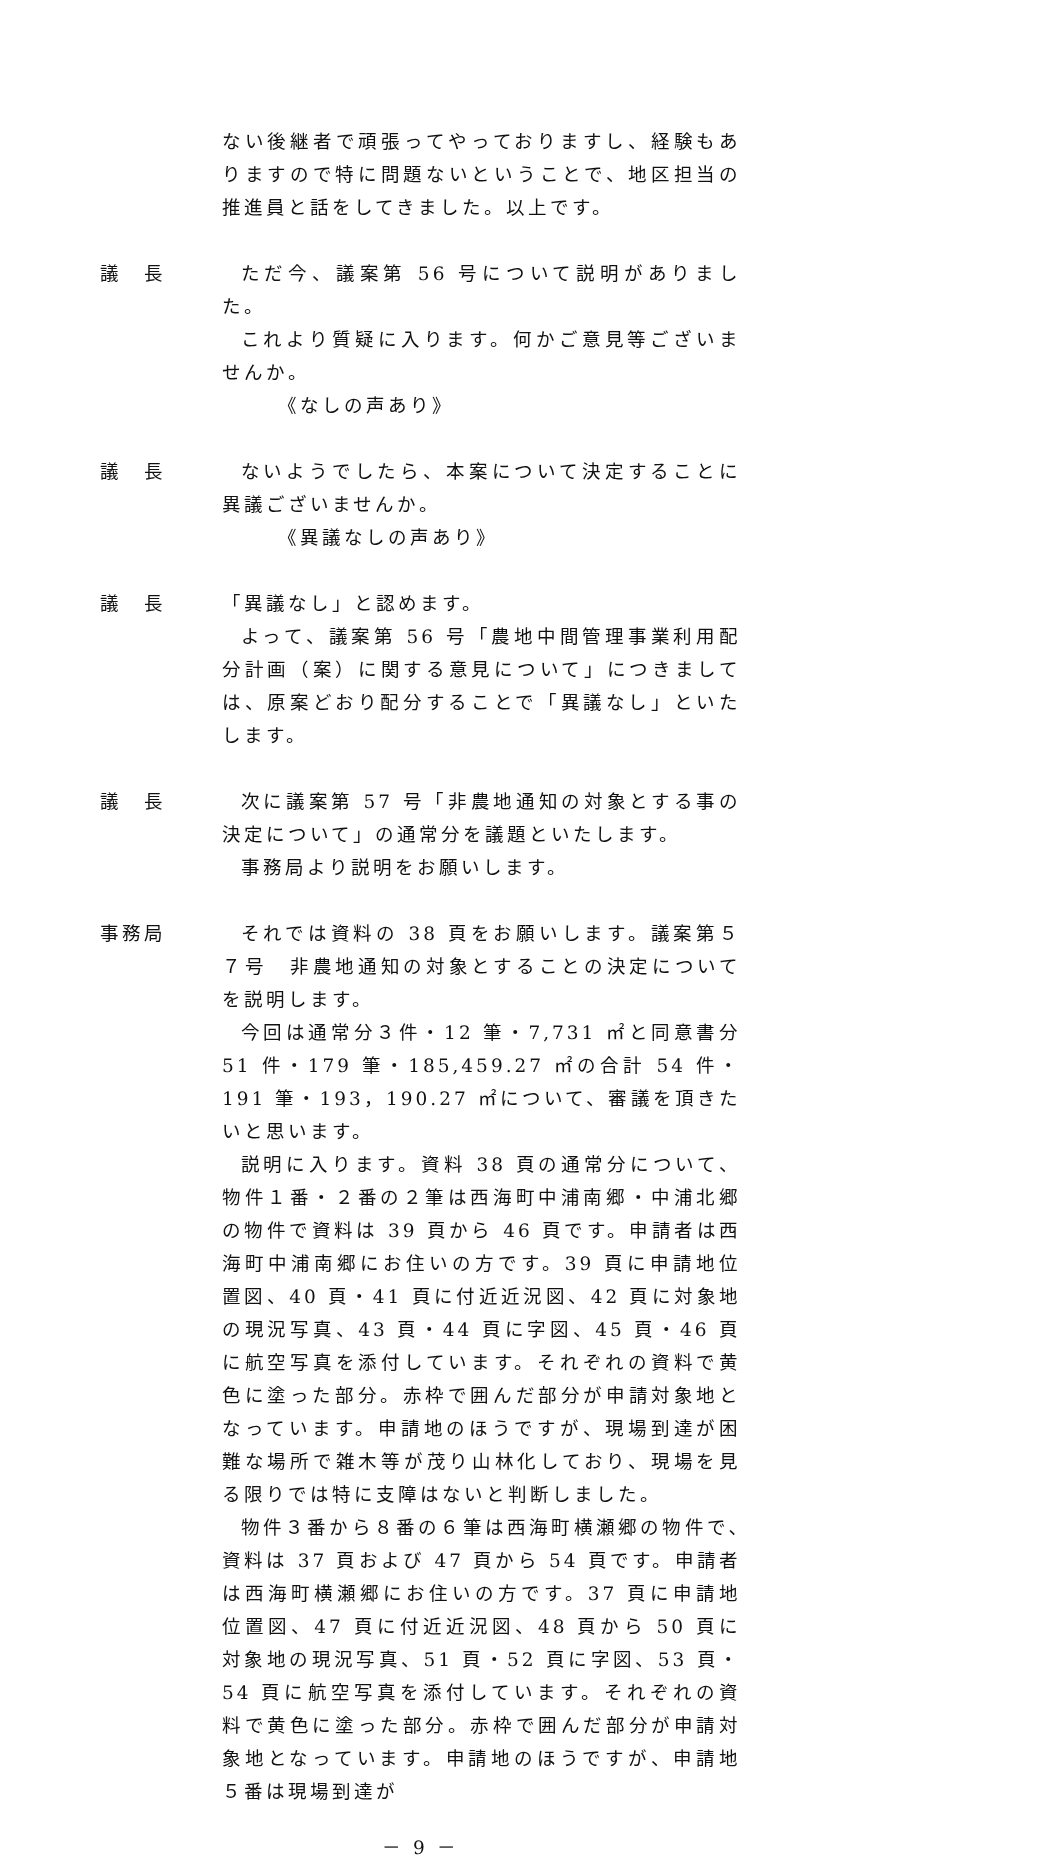ない後継者で頑張ってやっておりますし、経験もありますので特に問題ないということで、地区担当の推進員と話をしてきました。以上です。
議　長 ただ今、議案第 56 号について説明がありました。
これより質疑に入ります。何かご意見等ございませんか。
《なしの声あり》
議　長 ないようでしたら、本案について決定することに異議ございませんか。
《異議なしの声あり》
議　長 「異議なし」と認めます。
よって、議案第 56 号「農地中間管理事業利用配分計画（案）に関する意見について」につきましては、原案どおり配分することで「異議なし」といたします。
議　長 次に議案第 57 号「非農地通知の対象とする事の決定について」の通常分を議題といたします。
事務局より説明をお願いします。
事務局 それでは資料の 38 頁をお願いします。議案第５７号　非農地通知の対象とすることの決定についてを説明します。
今回は通常分３件・12 筆・7,731 ㎡と同意書分 51 件・179 筆・185,459.27 ㎡の合計 54 件・191 筆・193，190.27 ㎡について、審議を頂きたいと思います。
説明に入ります。資料 38 頁の通常分について、物件１番・２番の２筆は西海町中浦南郷・中浦北郷の物件で資料は 39 頁から 46 頁です。申請者は西海町中浦南郷にお住いの方です。39 頁に申請地位置図、40 頁・41 頁に付近近況図、42 頁に対象地の現況写真、43 頁・44 頁に字図、45 頁・46 頁に航空写真を添付しています。それぞれの資料で黄色に塗った部分。赤枠で囲んだ部分が申請対象地となっています。申請地のほうですが、現場到達が困難な場所で雑木等が茂り山林化しており、現場を見る限りでは特に支障はないと判断しました。
物件３番から８番の６筆は西海町横瀬郷の物件で､資料は 37 頁および 47 頁から 54 頁です。申請者は西海町横瀬郷にお住いの方です。37 頁に申請地位置図、47 頁に付近近況図、48 頁から 50 頁に対象地の現況写真、51 頁・52 頁に字図、53 頁・54 頁に航空写真を添付しています。それぞれの資料で黄色に塗った部分。赤枠で囲んだ部分が申請対象地となっています。申請地のほうですが、申請地５番は現場到達が
－ 9 －